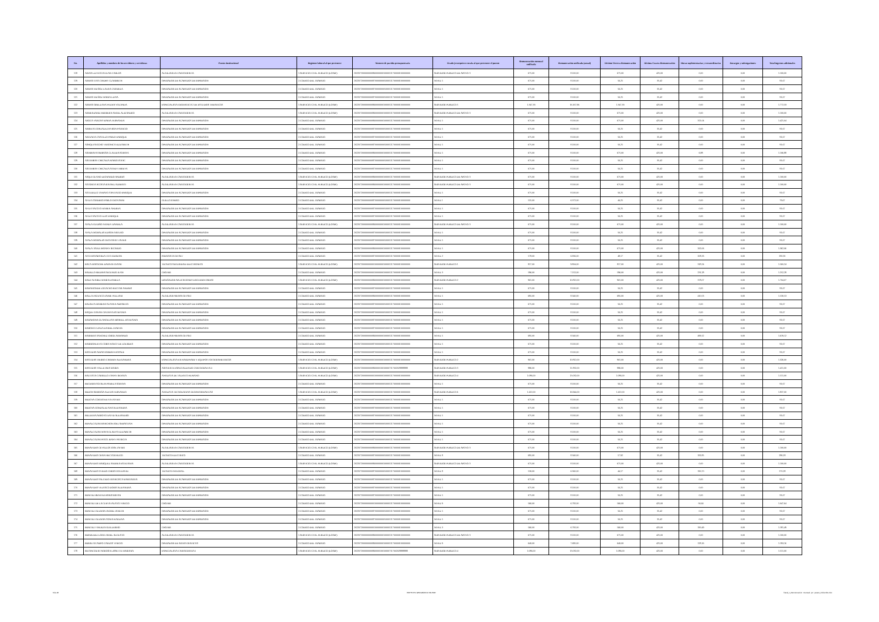| No. | Apellidos y nombres de los servidores y servidoras | Puesto Institucional | Regimen laboral al que pertenece | Número de partida presupuestaria | Grado jerárquico o escala al que pertenece el puesto | Remuneración mensual unificada | Remuneración unificada (anual) | Décimo Tercera Remuneración | Décima Cuarta Remuneración | Horas suplementarias y extraordinarias | Encargos y subrogaciones | Total ingresos adicionales |
| --- | --- | --- | --- | --- | --- | --- | --- | --- | --- | --- | --- | --- |
| 118 | ARIAS LLIVICOTA JUAN CARLOS | AUXILIAR EN CARTOGRAFIA | 1.SERVICIO CIVIL PUBLICO (LOSEP) | 202207200000000086000000010000511700000100000000 | SERVIDOR PUBLICO DE APOYO 3 | 675,00 | 8.100,00 | 675,00 | 425,00 | 0,00 | 0,00 | 1.100,00 |
| 119 | ARMAS ITAS CINDHY CLARIBETH | OPERADOR DE ACABADOS DE IMPRESION | 2.CODIGO DEL TRABAJO | 202207200000000087000000005000511700000100000000 | NIVEL 5 | 675,00 | 8.100,00 | 56,25 | 35,42 | 0,00 | 0,00 | 91,67 |
| 120 | ARMAS MUÑOZ LAURA CARMELA | OPERADOR DE ACABADOS DE IMPRESION | 2.CODIGO DEL TRABAJO | 202207200000000087000000005000511700000100000000 | NIVEL 5 | 675,00 | 8.100,00 | 56,25 | 35,42 | 0,00 | 0,00 | 91,67 |
| 121 | ARMAS MUÑOZ MARIA LUISA | OPERADOR DE ACABADOS DE IMPRESION | 2.CODIGO DEL TRABAJO | 202207200000000087000000005000511700000100000000 | NIVEL 5 | 675,00 | 8.100,00 | 56,25 | 35,42 | 0,00 | 0,00 | 91,67 |
| 122 | ARMAS ORELLANA WILMA YOLANDA | ESPECIALISTA GEOMATICA 2 DE ESTUDIOS TEMATICOS | 1.SERVICIO CIVIL PUBLICO (LOSEP) | 202207200000000086000000010000511700000100000000 | SERVIDOR PUBLICO 5 | 1.347,33 | 16.167,96 | 1.347,33 | 425,00 | 0,00 | 0,00 | 1.772,33 |
| 123 | ARMENDARIZ HERRERA ANGEL ALEJANDRO | AUXILIAR EN CARTOGRAFIA | 1.SERVICIO CIVIL PUBLICO (LOSEP) | 202207200000000086000000010000511700000100000000 | SERVIDOR PUBLICO DE APOYO 3 | 675,00 | 8.100,00 | 675,00 | 425,00 | 0,00 | 0,00 | 1.100,00 |
| 124 | AROCA VARGAS MARIA FERNANDA | OPERADOR DE ACABADOS DE IMPRESION | 2.CODIGO DEL TRABAJO | 202207200000000086000000010000511700000100000000 | NIVEL 5 | 675,00 | 8.100,00 | 675,00 | 425,00 | 321,04 | 0,00 | 1.421,04 |
| 125 | ARRIETA GONZALEZ BYRON PATRICIO | OPERADOR DE ACABADOS DE IMPRESION | 2.CODIGO DEL TRABAJO | 202207200000000087000000005000511700000100000000 | NIVEL 5 | 675,00 | 8.100,00 | 56,25 | 35,42 | 0,00 | 0,00 | 91,67 |
| 126 | ARTEAGA CASTILLO PABLO ENRIQUE | OPERADOR DE ACABADOS DE IMPRESION | 2.CODIGO DEL TRABAJO | 202207200000000087000000005000511700000100000000 | NIVEL 5 | 675,00 | 8.100,00 | 56,25 | 35,42 | 0,00 | 0,00 | 91,67 |
| 127 | ASHQUI SIGCHO VERONICA ELIZABETH | OPERADOR DE ACABADOS DE IMPRESION | 2.CODIGO DEL TRABAJO | 202207200000000087000000005000511700000100000000 | NIVEL 5 | 675,00 | 8.100,00 | 56,25 | 35,42 | 0,00 | 0,00 | 91,67 |
| 128 | ASIMBAYA SIMBAÑA CLAUDIA SORAYA | OPERADOR DE ACABADOS DE IMPRESION | 2.CODIGO DEL TRABAJO | 202207200000000086000000010000511700000100000000 | NIVEL 5 | 675,00 | 8.100,00 | 675,00 | 425,00 | 6,88 | 0,00 | 1.106,88 |
| 129 | ASITIMBAY CHICAIZA MARIO ISAAC | OPERADOR DE ACABADOS DE IMPRESION | 2.CODIGO DEL TRABAJO | 202207200000000087000000005000511700000100000000 | NIVEL 5 | 675,00 | 8.100,00 | 56,25 | 35,42 | 0,00 | 0,00 | 91,67 |
| 130 | ASITIMBAY CHICAIZA SANDY MIREYA | OPERADOR DE ACABADOS DE IMPRESION | 2.CODIGO DEL TRABAJO | 202207200000000087000000005000511700000100000000 | NIVEL 5 | 675,00 | 8.100,00 | 56,25 | 35,42 | 0,00 | 0,00 | 91,67 |
| 131 | ASQUI GUANO LEONARDO ANDRES | AUXILIAR EN CARTOGRAFIA | 1.SERVICIO CIVIL PUBLICO (LOSEP) | 202207200000000086000000010000511700000100000000 | SERVIDOR PUBLICO DE APOYO 3 | 675,00 | 8.100,00 | 675,00 | 425,00 | 0,00 | 0,00 | 1.100,00 |
| 132 | ASTORGA ACOSTA RAFAEL ALBERTO | AUXILIAR EN CARTOGRAFIA | 1.SERVICIO CIVIL PUBLICO (LOSEP) | 202207200000000086000000010000511700000100000000 | SERVIDOR PUBLICO DE APOYO 3 | 675,00 | 8.100,00 | 675,00 | 425,00 | 0,00 | 0,00 | 1.100,00 |
| 133 | ASTUDILLO TAMAYO SANTIAGO ENRIQUE | OPERADOR DE ACABADOS DE IMPRESION | 2.CODIGO DEL TRABAJO | 202207200000000087000000005000511700000100000000 | NIVEL 5 | 675,00 | 8.100,00 | 56,25 | 35,42 | 0,00 | 0,00 | 91,67 |
| 134 | AVILA CORDERO PABLO GEOVANNI | GUILLOTINERO | 2.CODIGO DEL TRABAJO | 202207200000000087000000005000511700000100000000 | NIVEL 1 | 531,00 | 6.372,00 | 44,25 | 35,42 | 0,00 | 0,00 | 79,67 |
| 135 | AVILA SACOTO KAREN ANDREA | OPERADOR DE ACABADOS DE IMPRESION | 2.CODIGO DEL TRABAJO | 202207200000000087000000005000511700000100000000 | NIVEL 5 | 675,00 | 8.100,00 | 56,25 | 35,42 | 0,00 | 0,00 | 91,67 |
| 136 | AVILA SACOTO LUIS ENRIQUE | OPERADOR DE ACABADOS DE IMPRESION | 2.CODIGO DEL TRABAJO | 202207200000000087000000005000511700000100000000 | NIVEL 5 | 675,00 | 8.100,00 | 56,25 | 35,42 | 0,00 | 0,00 | 91,67 |
| 137 | AYALA GUDIÑO WENDY DANIELA | AUXILIAR EN CARTOGRAFIA | 1.SERVICIO CIVIL PUBLICO (LOSEP) | 202207200000000086000000010000511700000100000000 | SERVIDOR PUBLICO DE APOYO 3 | 675,00 | 8.100,00 | 675,00 | 425,00 | 0,00 | 0,00 | 1.100,00 |
| 138 | AYALA MORALES EDISON ARTURO | OPERADOR DE ACABADOS DE IMPRESION | 2.CODIGO DEL TRABAJO | 202207200000000087000000005000511700000100000000 | NIVEL 5 | 675,00 | 8.100,00 | 56,25 | 35,42 | 0,00 | 0,00 | 91,67 |
| 139 | AYALA MORALES GEOVANNY JAVIER | OPERADOR DE ACABADOS DE IMPRESION | 2.CODIGO DEL TRABAJO | 202207200000000087000000005000511700000100000000 | NIVEL 5 | 675,00 | 8.100,00 | 56,25 | 35,42 | 0,00 | 0,00 | 91,67 |
| 140 | AYALA TATEZ JHONNY RICARDO | OPERADOR DE ACABADOS DE IMPRESION | 2.CODIGO DEL TRABAJO | 202207200000000086000000010000511700000100000000 | NIVEL 5 | 675,00 | 8.100,00 | 675,00 | 425,00 | 262,06 | 0,00 | 1.362,06 |
| 141 | AYO MASABANDA TITO GERMAN | PRENSISTA OFFSET | 2.CODIGO DEL TRABAJO | 202207200000000087000000005000511700000100000000 | NIVEL 2 | 578,00 | 6.936,00 | 48,17 | 35,42 | 208,33 | 0,00 | 291,91 |
| 142 | BACA MASACHE DARWIN CESAR | TECNICO SEGURIDAD ELECTRONICO | 1.SERVICIO CIVIL PUBLICO (LOSEP) | 202207200000000001000000010000511700000100000000 | SERVIDOR PUBLICO 1 | 817,00 | 9.804,00 | 817,00 | 425,00 | 318,24 | 0,00 | 1.560,24 |
| 143 | BADILLO MEDINA SEGUNDO JUAN | CHOFER | 2.CODIGO DEL TRABAJO | 202207200000000001000000010000511700000100000000 | NIVEL 3 | 596,00 | 7.152,00 | 596,00 | 425,00 | 231,28 | 0,00 | 1.252,28 |
| 144 | BAEZ SUAREZ MARIA DANIELA | DISEÑADOR APLICACIONES DOCUMENTARIAS | 1.SERVICIO CIVIL PUBLICO (LOSEP) | 202207200000000086000000010000511700000100000000 | SERVIDOR PUBLICO 2 | 901,00 | 10.812,00 | 901,00 | 425,00 | 378,07 | 0,00 | 1.704,07 |
| 145 | BAHAMONDE LOGACHO HECTOR ANDRES | OPERADOR DE ACABADOS DE IMPRESION | 2.CODIGO DEL TRABAJO | 202207200000000087000000005000511700000100000000 | NIVEL 5 | 675,00 | 8.100,00 | 56,25 | 35,42 | 0,00 | 0,00 | 91,67 |
| 146 | BALLA JAGUACO JAIME WILLIAM | AUXILIAR PRENSA OFFSET | 2.CODIGO DEL TRABAJO | 202207200000000086000000010000511700000100000000 | NIVEL 5 | 695,00 | 8.340,00 | 695,00 | 425,00 | 410,53 | 0,00 | 1.530,53 |
| 147 | BALSECA MORENO SUSANA AMPARITO | OPERADOR DE ACABADOS DE IMPRESION | 2.CODIGO DEL TRABAJO | 202207200000000087000000005000511700000100000000 | NIVEL 5 | 675,00 | 8.100,00 | 56,25 | 35,42 | 0,00 | 0,00 | 91,67 |
| 148 | BAQUE GANAN CINTHYA ESTEFANIA | OPERADOR DE ACABADOS DE IMPRESION | 2.CODIGO DEL TRABAJO | 202207200000000087000000005000511700000100000000 | NIVEL 5 | 675,00 | 8.100,00 | 56,25 | 35,42 | 0,00 | 0,00 | 91,67 |
| 149 | BARAHONA GUANOLUISA MISHELL ESTEFANIA | OPERADOR DE ACABADOS DE IMPRESION | 2.CODIGO DEL TRABAJO | 202207200000000087000000005000511700000100000000 | NIVEL 5 | 675,00 | 8.100,00 | 56,25 | 35,42 | 0,00 | 0,00 | 91,67 |
| 150 | BARONA TUPIZA DANIEL MARTIN | OPERADOR DE ACABADOS DE IMPRESION | 2.CODIGO DEL TRABAJO | 202207200000000087000000005000511700000100000000 | NIVEL 5 | 675,00 | 8.100,00 | 56,25 | 35,42 | 0,00 | 0,00 | 91,67 |
| 151 | BARRERA SANCHEZ JORGE ARMANDO | AUXILIAR PRENSA OFFSET | 2.CODIGO DEL TRABAJO | 202207200000000086000000010000511700000100000000 | NIVEL 5 | 695,00 | 8.340,00 | 695,00 | 425,00 | 499,12 | 0,00 | 1.619,12 |
| 152 | BARRIONUEVO COBA NANCY DE LOURDES | OPERADOR DE ACABADOS DE IMPRESION | 2.CODIGO DEL TRABAJO | 202207200000000087000000005000511700000100000000 | NIVEL 5 | 675,00 | 8.100,00 | 56,25 | 35,42 | 0,00 | 0,00 | 91,67 |
| 153 | BASTIDAS ARIAS ROBERTH JOSSUE | OPERADOR DE ACABADOS DE IMPRESION | 2.CODIGO DEL TRABAJO | 202207200000000087000000005000511700000100000000 | NIVEL 5 | 675,00 | 8.100,00 | 56,25 | 35,42 | 0,00 | 0,00 | 91,67 |
| 154 | BASTIDAS FIERRO CARMEN ALEXANDRA | ESPECIALISTA EN HARDWARE Y EQUIPOS FOTOGRAMETRICOS | 1.SERVICIO CIVIL PUBLICO (LOSEP) | 202207200000000001000000010000511700000100000000 | SERVIDOR PUBLICO 2 | 901,00 | 10.812,00 | 901,00 | 425,00 | 0,00 | 0,00 | 1.326,00 |
| 155 | BASTIDAS VALLE INES MARIA | ASISTENTE ESPECIALIZADO CARTOGRAFIA II | 1.SERVICIO CIVIL PUBLICO (LOSEP) | 2022072000000000860000100100007117002028888888 | SERVIDOR PUBLICO 3 | 986,00 | 11.832,00 | 986,00 | 425,00 | 0,00 | 0,00 | 1.411,00 |
| 156 | BAUTISTA CARRILLO FANNY RENATA | ANALISTA DE TALENTO HUMANO | 1.SERVICIO CIVIL PUBLICO (LOSEP) | 202207200000000001000000010000511700000100000000 | SERVIDOR PUBLICO 4 | 1.086,00 | 13.032,00 | 1.086,00 | 425,00 | 0,00 | 0,00 | 1.511,00 |
| 157 | BECERRA SOTALIN PAMELA SORAYA | OPERADOR DE ACABADOS DE IMPRESION | 2.CODIGO DEL TRABAJO | 202207200000000087000000005000511700000100000000 | NIVEL 5 | 675,00 | 8.100,00 | 56,25 | 35,42 | 0,00 | 0,00 | 91,67 |
| 158 | BEDON SIMBAÑA ALEXIS FERNANDO | ANALISTA TECNOLOGIAS GEOINFORMATICAS | 1.SERVICIO CIVIL PUBLICO (LOSEP) | 202207200000000001000000010000511700000100000000 | SERVIDOR PUBLICO 6 | 1.412,00 | 16.944,00 | 1.412,00 | 425,00 | 0,00 | 0,00 | 1.837,00 |
| 159 | BEDOYA CORTES KEVIN JAVIER | OPERADOR DE ACABADOS DE IMPRESION | 2.CODIGO DEL TRABAJO | 202207200000000087000000005000511700000100000000 | NIVEL 5 | 675,00 | 8.100,00 | 56,25 | 35,42 | 0,00 | 0,00 | 91,67 |
| 160 | BEDOYA GONZALEZ ANA ALEJANDRA | OPERADOR DE ACABADOS DE IMPRESION | 2.CODIGO DEL TRABAJO | 202207200000000087000000005000511700000100000000 | NIVEL 5 | 675,00 | 8.100,00 | 56,25 | 35,42 | 0,00 | 0,00 | 91,67 |
| 161 | BELDUMA ARROYO DAVID ALEJANDRO | OPERADOR DE ACABADOS DE IMPRESION | 2.CODIGO DEL TRABAJO | 202207200000000087000000005000511700000100000000 | NIVEL 5 | 675,00 | 8.100,00 | 56,25 | 35,42 | 0,00 | 0,00 | 91,67 |
| 162 | BENALCAZAR BANCHON JOEL SEBASTIAN | OPERADOR DE ACABADOS DE IMPRESION | 2.CODIGO DEL TRABAJO | 202207200000000087000000005000511700000100000000 | NIVEL 5 | 675,00 | 8.100,00 | 56,25 | 35,42 | 0,00 | 0,00 | 91,67 |
| 163 | BENALCAZAR MAYA GLADYS ELIZABETH | OPERADOR DE ACABADOS DE IMPRESION | 2.CODIGO DEL TRABAJO | 202207200000000087000000005000511700000100000000 | NIVEL 5 | 675,00 | 8.100,00 | 56,25 | 35,42 | 0,00 | 0,00 | 91,67 |
| 164 | BENALCAZAR PISCO JENNY PATRICIA | OPERADOR DE ACABADOS DE IMPRESION | 2.CODIGO DEL TRABAJO | 202207200000000087000000005000511700000100000000 | NIVEL 5 | 675,00 | 8.100,00 | 56,25 | 35,42 | 0,00 | 0,00 | 91,67 |
| 165 | BENAVIDES CEVALLOS JOSE JAVIER | AUXILIAR EN CARTOGRAFIA | 1.SERVICIO CIVIL PUBLICO (LOSEP) | 202207200000000086000000010000511700000100000000 | SERVIDOR PUBLICO DE APOYO 3 | 675,00 | 8.100,00 | 675,00 | 425,00 | 0,00 | 0,00 | 1.100,00 |
| 166 | BENAVIDES CHAPI HECTOR HUGO | TECNICO ELECTRICO | 2.CODIGO DEL TRABAJO | 202207200000000087000000005000511700000100000000 | NIVEL 8 | 695,00 | 8.340,00 | 57,92 | 35,42 | 192,85 | 0,00 | 286,18 |
| 167 | BENAVIDES MARQUEZ ANDREA ESTEFANIA | AUXILIAR EN CARTOGRAFIA | 1.SERVICIO CIVIL PUBLICO (LOSEP) | 202207200000000086000000010000511700000100000000 | SERVIDOR PUBLICO DE APOYO 3 | 675,00 | 8.100,00 | 675,00 | 425,00 | 0,00 | 0,00 | 1.100,00 |
| 168 | BENAVIDES OVIEDO CHRISTIAN DAVID | TECNICO INTEGRAL | 2.CODIGO DEL TRABAJO | 202207200000000087000000005000511700000100000000 | NIVEL 8 | 530,00 | 6.360,00 | 44,17 | 35,42 | 190,70 | 0,00 | 270,28 |
| 169 | BENAVIDES SALCEDO FRANCISCA MARGARITA | OPERADOR DE ACABADOS DE IMPRESION | 2.CODIGO DEL TRABAJO | 202207200000000087000000005000511700000100000000 | NIVEL 5 | 675,00 | 8.100,00 | 56,25 | 35,42 | 0,00 | 0,00 | 91,67 |
| 170 | BENAVIDES VELASCO DORIS ALEJANDRA | OPERADOR DE ACABADOS DE IMPRESION | 2.CODIGO DEL TRABAJO | 202207200000000087000000005000511700000100000000 | NIVEL 5 | 675,00 | 8.100,00 | 56,25 | 35,42 | 0,00 | 0,00 | 91,67 |
| 171 | BENITEZ BENITEZ BORIS BRYAN | OPERADOR DE ACABADOS DE IMPRESION | 2.CODIGO DEL TRABAJO | 202207200000000087000000005000511700000100000000 | NIVEL 5 | 675,00 | 8.100,00 | 56,25 | 35,42 | 0,00 | 0,00 | 91,67 |
| 172 | BENITEZ DE LA CUEVA FAUSTO VINICIO | CHOFER | 2.CODIGO DEL TRABAJO | 202207200000000001000000010000511700000100000000 | NIVEL 9 | 566,00 | 6.792,00 | 566,00 | 425,00 | 56,64 | 0,00 | 1.047,64 |
| 173 | BENITEZ GUZMAN INGRID JANETH | OPERADOR DE ACABADOS DE IMPRESION | 2.CODIGO DEL TRABAJO | 202207200000000087000000005000511700000100000000 | NIVEL 5 | 675,00 | 8.100,00 | 56,25 | 35,42 | 0,00 | 0,00 | 91,67 |
| 174 | BENITEZ GUZMAN SONIA KARLINA | OPERADOR DE ACABADOS DE IMPRESION | 2.CODIGO DEL TRABAJO | 202207200000000087000000005000511700000100000000 | NIVEL 5 | 675,00 | 8.100,00 | 56,25 | 35,42 | 0,00 | 0,00 | 91,67 |
| 175 | BENITEZ VINUEZA GUILLERMO | CHOFER | 2.CODIGO DEL TRABAJO | 202207200000000001000000010000511700000100000000 | NIVEL 3 | 566,00 | 6.792,00 | 566,00 | 425,00 | 190,49 | 0,00 | 1.181,49 |
| 176 | BERMUDEZ LOOR JAMEL AUGUSTO | AUXILIAR EN CARTOGRAFIA | 1.SERVICIO CIVIL PUBLICO (LOSEP) | 202207200000000086000000010000511700000100000000 | SERVIDOR PUBLICO DE APOYO 3 | 675,00 | 8.100,00 | 675,00 | 425,00 | 0,00 | 0,00 | 1.100,00 |
| 177 | BERRU OCAMPO CARLOS VINICIO | OPERADOR DE ARTES GRAFICAS | 2.CODIGO DEL TRABAJO | 202207200000000086000000010000511700000100000000 | NIVEL 9 | 640,00 | 7.680,00 | 640,00 | 425,00 | 128,16 | 0,00 | 1.193,16 |
| 178 | BETANCOURT NOROÑA LISSETTE MARIANA | ESPECIALISTA CARTOGRAFIA I | 1.SERVICIO CIVIL PUBLICO (LOSEP) | 2022072000000000860000100100007117002028888888 | SERVIDOR PUBLICO 4 | 1.086,00 | 13.032,00 | 1.086,00 | 425,00 | 0,00 | 0,00 | 1.511,00 |
3 de 26 INSTITUTO GEOGRÁFICO MILITAR literal_c_Remuneracion_mensual_por_puesto_Diciembre.xlsx